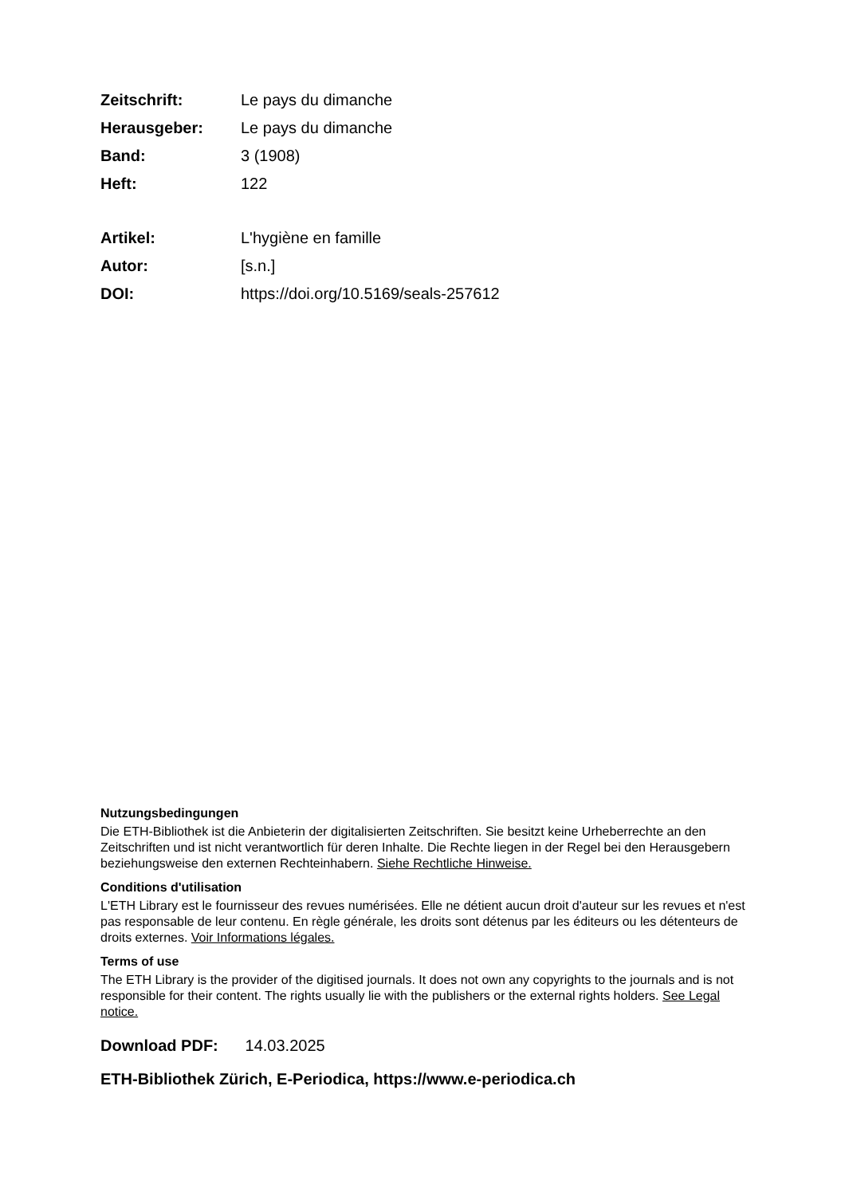| Zeitschrift: | Le pays du dimanche |
| Herausgeber: | Le pays du dimanche |
| Band: | 3 (1908) |
| Heft: | 122 |
| Artikel: | L'hygiène en famille |
| Autor: | [s.n.] |
| DOI: | https://doi.org/10.5169/seals-257612 |
Nutzungsbedingungen
Die ETH-Bibliothek ist die Anbieterin der digitalisierten Zeitschriften. Sie besitzt keine Urheberrechte an den Zeitschriften und ist nicht verantwortlich für deren Inhalte. Die Rechte liegen in der Regel bei den Herausgebern beziehungsweise den externen Rechteinhabern. Siehe Rechtliche Hinweise.
Conditions d'utilisation
L'ETH Library est le fournisseur des revues numérisées. Elle ne détient aucun droit d'auteur sur les revues et n'est pas responsable de leur contenu. En règle générale, les droits sont détenus par les éditeurs ou les détenteurs de droits externes. Voir Informations légales.
Terms of use
The ETH Library is the provider of the digitised journals. It does not own any copyrights to the journals and is not responsible for their content. The rights usually lie with the publishers or the external rights holders. See Legal notice.
Download PDF: 14.03.2025
ETH-Bibliothek Zürich, E-Periodica, https://www.e-periodica.ch